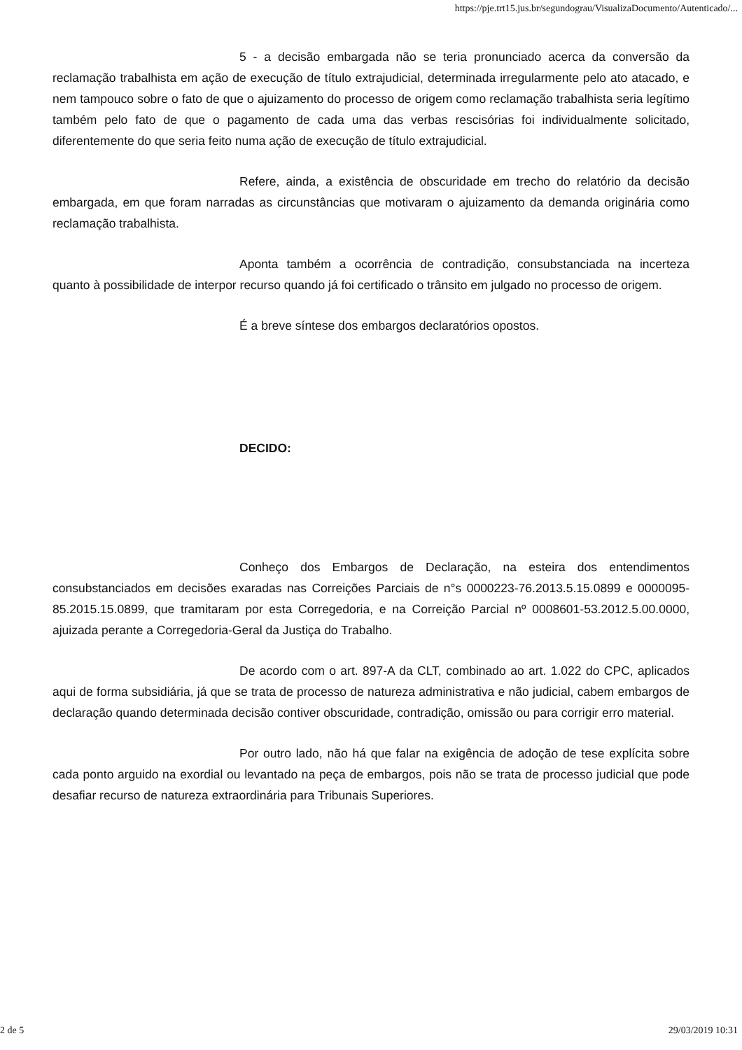https://pje.trt15.jus.br/segundograu/VisualizaDocumento/Autenticado/...
5 - a decisão embargada não se teria pronunciado acerca da conversão da reclamação trabalhista em ação de execução de título extrajudicial, determinada irregularmente pelo ato atacado, e nem tampouco sobre o fato de que o ajuizamento do processo de origem como reclamação trabalhista seria legítimo também pelo fato de que o pagamento de cada uma das verbas rescisórias foi individualmente solicitado, diferentemente do que seria feito numa ação de execução de título extrajudicial.
Refere, ainda, a existência de obscuridade em trecho do relatório da decisão embargada, em que foram narradas as circunstâncias que motivaram o ajuizamento da demanda originária como reclamação trabalhista.
Aponta também a ocorrência de contradição, consubstanciada na incerteza quanto à possibilidade de interpor recurso quando já foi certificado o trânsito em julgado no processo de origem.
É a breve síntese dos embargos declaratórios opostos.
DECIDO:
Conheço dos Embargos de Declaração, na esteira dos entendimentos consubstanciados em decisões exaradas nas Correições Parciais de n°s 0000223-76.2013.5.15.0899 e 0000095-85.2015.15.0899, que tramitaram por esta Corregedoria, e na Correição Parcial nº 0008601-53.2012.5.00.0000, ajuizada perante a Corregedoria-Geral da Justiça do Trabalho.
De acordo com o art. 897-A da CLT, combinado ao art. 1.022 do CPC, aplicados aqui de forma subsidiária, já que se trata de processo de natureza administrativa e não judicial, cabem embargos de declaração quando determinada decisão contiver obscuridade, contradição, omissão ou para corrigir erro material.
Por outro lado, não há que falar na exigência de adoção de tese explícita sobre cada ponto arguido na exordial ou levantado na peça de embargos, pois não se trata de processo judicial que pode desafiar recurso de natureza extraordinária para Tribunais Superiores.
2 de 5 29/03/2019 10:31